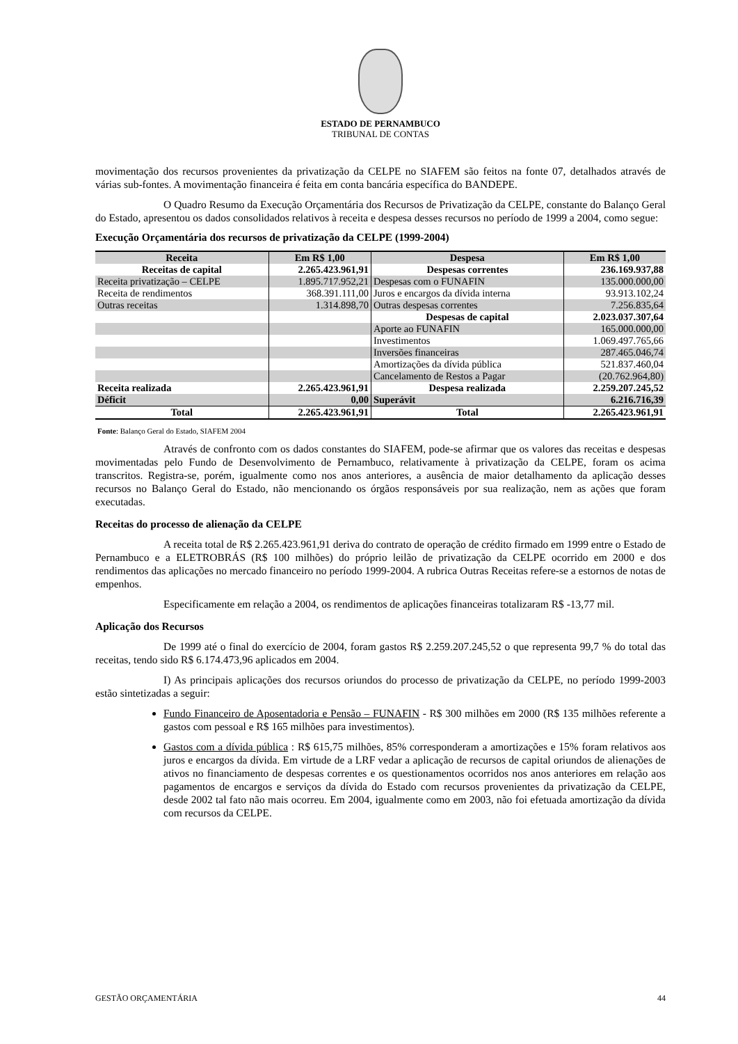ESTADO DE PERNAMBUCO
TRIBUNAL DE CONTAS
movimentação dos recursos provenientes da privatização da CELPE no SIAFEM são feitos na fonte 07, detalhados através de várias sub-fontes. A movimentação financeira é feita em conta bancária específica do BANDEPE.
O Quadro Resumo da Execução Orçamentária dos Recursos de Privatização da CELPE, constante do Balanço Geral do Estado, apresentou os dados consolidados relativos à receita e despesa desses recursos no período de 1999 a 2004, como segue:
Execução Orçamentária dos recursos de privatização da CELPE (1999-2004)
| Receita | Em R$ 1,00 | Despesa | Em R$ 1,00 |
| --- | --- | --- | --- |
| Receitas de capital | 2.265.423.961,91 | Despesas correntes | 236.169.937,88 |
| Receita privatização – CELPE | 1.895.717.952,21 | Despesas com o FUNAFIN | 135.000.000,00 |
| Receita de rendimentos | 368.391.111,00 | Juros e encargos da dívida interna | 93.913.102,24 |
| Outras receitas | 1.314.898,70 | Outras despesas correntes | 7.256.835,64 |
| | | Despesas de capital | 2.023.037.307,64 |
| | | Aporte ao FUNAFIN | 165.000.000,00 |
| | | Investimentos | 1.069.497.765,66 |
| | | Inversões financeiras | 287.465.046,74 |
| | | Amortizações da dívida pública | 521.837.460,04 |
| | | Cancelamento de Restos a Pagar | (20.762.964,80) |
| Receita realizada | 2.265.423.961,91 | Despesa realizada | 2.259.207.245,52 |
| Déficit | 0,00 | Superávit | 6.216.716,39 |
| Total | 2.265.423.961,91 | Total | 2.265.423.961,91 |
Fonte: Balanço Geral do Estado, SIAFEM 2004
Através de confronto com os dados constantes do SIAFEM, pode-se afirmar que os valores das receitas e despesas movimentadas pelo Fundo de Desenvolvimento de Pernambuco, relativamente à privatização da CELPE, foram os acima transcritos. Registra-se, porém, igualmente como nos anos anteriores, a ausência de maior detalhamento da aplicação desses recursos no Balanço Geral do Estado, não mencionando os órgãos responsáveis por sua realização, nem as ações que foram executadas.
Receitas do processo de alienação da CELPE
A receita total de R$ 2.265.423.961,91 deriva do contrato de operação de crédito firmado em 1999 entre o Estado de Pernambuco e a ELETROBRÁS (R$ 100 milhões) do próprio leilão de privatização da CELPE ocorrido em 2000 e dos rendimentos das aplicações no mercado financeiro no período 1999-2004. A rubrica Outras Receitas refere-se a estornos de notas de empenhos.
Especificamente em relação a 2004, os rendimentos de aplicações financeiras totalizaram R$ -13,77 mil.
Aplicação dos Recursos
De 1999 até o final do exercício de 2004, foram gastos R$ 2.259.207.245,52 o que representa 99,7 % do total das receitas, tendo sido R$ 6.174.473,96 aplicados em 2004.
I) As principais aplicações dos recursos oriundos do processo de privatização da CELPE, no período 1999-2003 estão sintetizadas a seguir:
Fundo Financeiro de Aposentadoria e Pensão – FUNAFIN - R$ 300 milhões em 2000 (R$ 135 milhões referente a gastos com pessoal e R$ 165 milhões para investimentos).
Gastos com a dívida pública : R$ 615,75 milhões, 85% corresponderam a amortizações e 15% foram relativos aos juros e encargos da dívida. Em virtude de a LRF vedar a aplicação de recursos de capital oriundos de alienações de ativos no financiamento de despesas correntes e os questionamentos ocorridos nos anos anteriores em relação aos pagamentos de encargos e serviços da dívida do Estado com recursos provenientes da privatização da CELPE, desde 2002 tal fato não mais ocorreu. Em 2004, igualmente como em 2003, não foi efetuada amortização da dívida com recursos da CELPE.
GESTÃO ORÇAMENTÁRIA 44